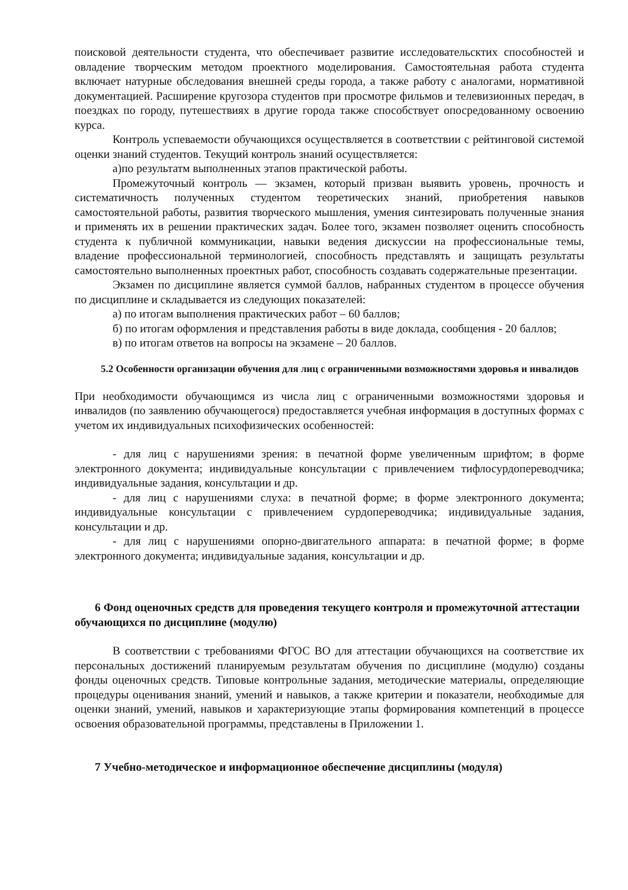поисковой деятельности студента, что обеспечивает развитие исследовательсктих способностей и овладение творческим методом проектного моделирования. Самостоятельная работа студента включает натурные обследования внешней среды города, а также работу с аналогами, нормативной документацией. Расширение кругозора студентов при просмотре фильмов и телевизионных передач, в поездках по городу, путешествиях в другие города также способствует опосредованному освоению курса.
Контроль успеваемости обучающихся осуществляется в соответствии с рейтинговой системой оценки знаний студентов. Текущий контроль знаний осуществляется:
а)по результатм выполненных этапов практической работы.
Промежуточный контроль — экзамен, который призван выявить уровень, прочность и систематичность полученных студентом теоретических знаний, приобретения навыков самостоятельной работы, развития творческого мышления, умения синтезировать полученные знания и применять их в решении практических задач. Более того, экзамен позволяет оценить способность студента к публичной коммуникации, навыки ведения дискуссии на профессиональные темы, владение профессиональной терминологией, способность представлять и защищать результаты самостоятельно выполненных проектных работ, способность создавать содержательные презентации.
Экзамен по дисциплине является суммой баллов, набранных студентом в процессе обучения по дисциплине и складывается из следующих показателей:
а) по итогам выполнения практических работ – 60 баллов;
б) по итогам оформления и представления работы в виде доклада, сообщения - 20 баллов;
в) по итогам ответов на вопросы на экзамене – 20 баллов.
5.2 Особенности организации обучения для лиц с ограниченными возможностями здоровья и инвалидов
При необходимости обучающимся из числа лиц с ограниченными возможностями здоровья и инвалидов (по заявлению обучающегося) предоставляется учебная информация в доступных формах с учетом их индивидуальных психофизических особенностей:
- для лиц с нарушениями зрения: в печатной форме увеличенным шрифтом; в форме электронного документа; индивидуальные консультации с привлечением тифлосурдопереводчика; индивидуальные задания, консультации и др.
- для лиц с нарушениями слуха: в печатной форме; в форме электронного документа; индивидуальные консультации с привлечением сурдопереводчика; индивидуальные задания, консультации и др.
- для лиц с нарушениями опорно-двигательного аппарата: в печатной форме; в форме электронного документа; индивидуальные задания, консультации и др.
6 Фонд оценочных средств для проведения текущего контроля и промежуточной аттестации обучающихся по дисциплине (модулю)
В соответствии с требованиями ФГОС ВО для аттестации обучающихся на соответствие их персональных достижений планируемым результатам обучения по дисциплине (модулю) созданы фонды оценочных средств. Типовые контрольные задания, методические материалы, определяющие процедуры оценивания знаний, умений и навыков, а также критерии и показатели, необходимые для оценки знаний, умений, навыков и характеризующие этапы формирования компетенций в процессе освоения образовательной программы, представлены в Приложении 1.
7 Учебно-методическое и информационное обеспечение дисциплины (модуля)